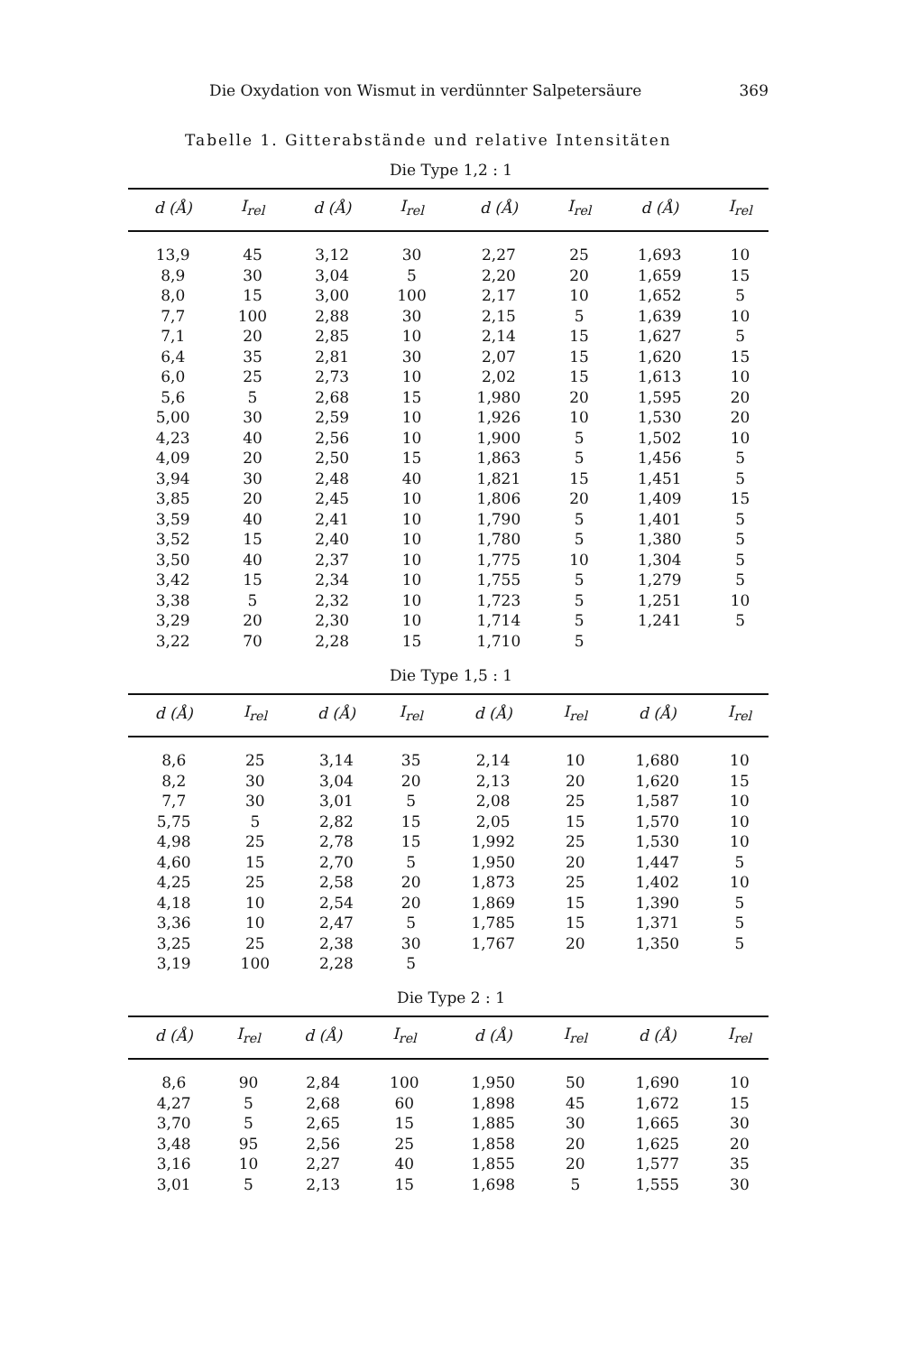Die Oxydation von Wismut in verdünnter Salpetersäure 369
Tabelle 1. Gitterabstände und relative Intensitäten
Die Type 1,2 : 1
| d (Å) | I<sub>rel</sub> | d (Å) | I<sub>rel</sub> | d (Å) | I<sub>rel</sub> | d (Å) | I<sub>rel</sub> |
| --- | --- | --- | --- | --- | --- | --- | --- |
| 13,9 | 45 | 3,12 | 30 | 2,27 | 25 | 1,693 | 10 |
| 8,9 | 30 | 3,04 | 5 | 2,20 | 20 | 1,659 | 15 |
| 8,0 | 15 | 3,00 | 100 | 2,17 | 10 | 1,652 | 5 |
| 7,7 | 100 | 2,88 | 30 | 2,15 | 5 | 1,639 | 10 |
| 7,1 | 20 | 2,85 | 10 | 2,14 | 15 | 1,627 | 5 |
| 6,4 | 35 | 2,81 | 30 | 2,07 | 15 | 1,620 | 15 |
| 6,0 | 25 | 2,73 | 10 | 2,02 | 15 | 1,613 | 10 |
| 5,6 | 5 | 2,68 | 15 | 1,980 | 20 | 1,595 | 20 |
| 5,00 | 30 | 2,59 | 10 | 1,926 | 10 | 1,530 | 20 |
| 4,23 | 40 | 2,56 | 10 | 1,900 | 5 | 1,502 | 10 |
| 4,09 | 20 | 2,50 | 15 | 1,863 | 5 | 1,456 | 5 |
| 3,94 | 30 | 2,48 | 40 | 1,821 | 15 | 1,451 | 5 |
| 3,85 | 20 | 2,45 | 10 | 1,806 | 20 | 1,409 | 15 |
| 3,59 | 40 | 2,41 | 10 | 1,790 | 5 | 1,401 | 5 |
| 3,52 | 15 | 2,40 | 10 | 1,780 | 5 | 1,380 | 5 |
| 3,50 | 40 | 2,37 | 10 | 1,775 | 10 | 1,304 | 5 |
| 3,42 | 15 | 2,34 | 10 | 1,755 | 5 | 1,279 | 5 |
| 3,38 | 5 | 2,32 | 10 | 1,723 | 5 | 1,251 | 10 |
| 3,29 | 20 | 2,30 | 10 | 1,714 | 5 | 1,241 | 5 |
| 3,22 | 70 | 2,28 | 15 | 1,710 | 5 | | |
Die Type 1,5 : 1
| d (Å) | I<sub>rel</sub> | d (Å) | I<sub>rel</sub> | d (Å) | I<sub>rel</sub> | d (Å) | I<sub>rel</sub> |
| --- | --- | --- | --- | --- | --- | --- | --- |
| 8,6 | 25 | 3,14 | 35 | 2,14 | 10 | 1,680 | 10 |
| 8,2 | 30 | 3,04 | 20 | 2,13 | 20 | 1,620 | 15 |
| 7,7 | 30 | 3,01 | 5 | 2,08 | 25 | 1,587 | 10 |
| 5,75 | 5 | 2,82 | 15 | 2,05 | 15 | 1,570 | 10 |
| 4,98 | 25 | 2,78 | 15 | 1,992 | 25 | 1,530 | 10 |
| 4,60 | 15 | 2,70 | 5 | 1,950 | 20 | 1,447 | 5 |
| 4,25 | 25 | 2,58 | 20 | 1,873 | 25 | 1,402 | 10 |
| 4,18 | 10 | 2,54 | 20 | 1,869 | 15 | 1,390 | 5 |
| 3,36 | 10 | 2,47 | 5 | 1,785 | 15 | 1,371 | 5 |
| 3,25 | 25 | 2,38 | 30 | 1,767 | 20 | 1,350 | 5 |
| 3,19 | 100 | 2,28 | 5 | | | | |
Die Type 2 : 1
| d (Å) | I<sub>rel</sub> | d (Å) | I<sub>rel</sub> | d (Å) | I<sub>rel</sub> | d (Å) | I<sub>rel</sub> |
| --- | --- | --- | --- | --- | --- | --- | --- |
| 8,6 | 90 | 2,84 | 100 | 1,950 | 50 | 1,690 | 10 |
| 4,27 | 5 | 2,68 | 60 | 1,898 | 45 | 1,672 | 15 |
| 3,70 | 5 | 2,65 | 15 | 1,885 | 30 | 1,665 | 30 |
| 3,48 | 95 | 2,56 | 25 | 1,858 | 20 | 1,625 | 20 |
| 3,16 | 10 | 2,27 | 40 | 1,855 | 20 | 1,577 | 35 |
| 3,01 | 5 | 2,13 | 15 | 1,698 | 5 | 1,555 | 30 |